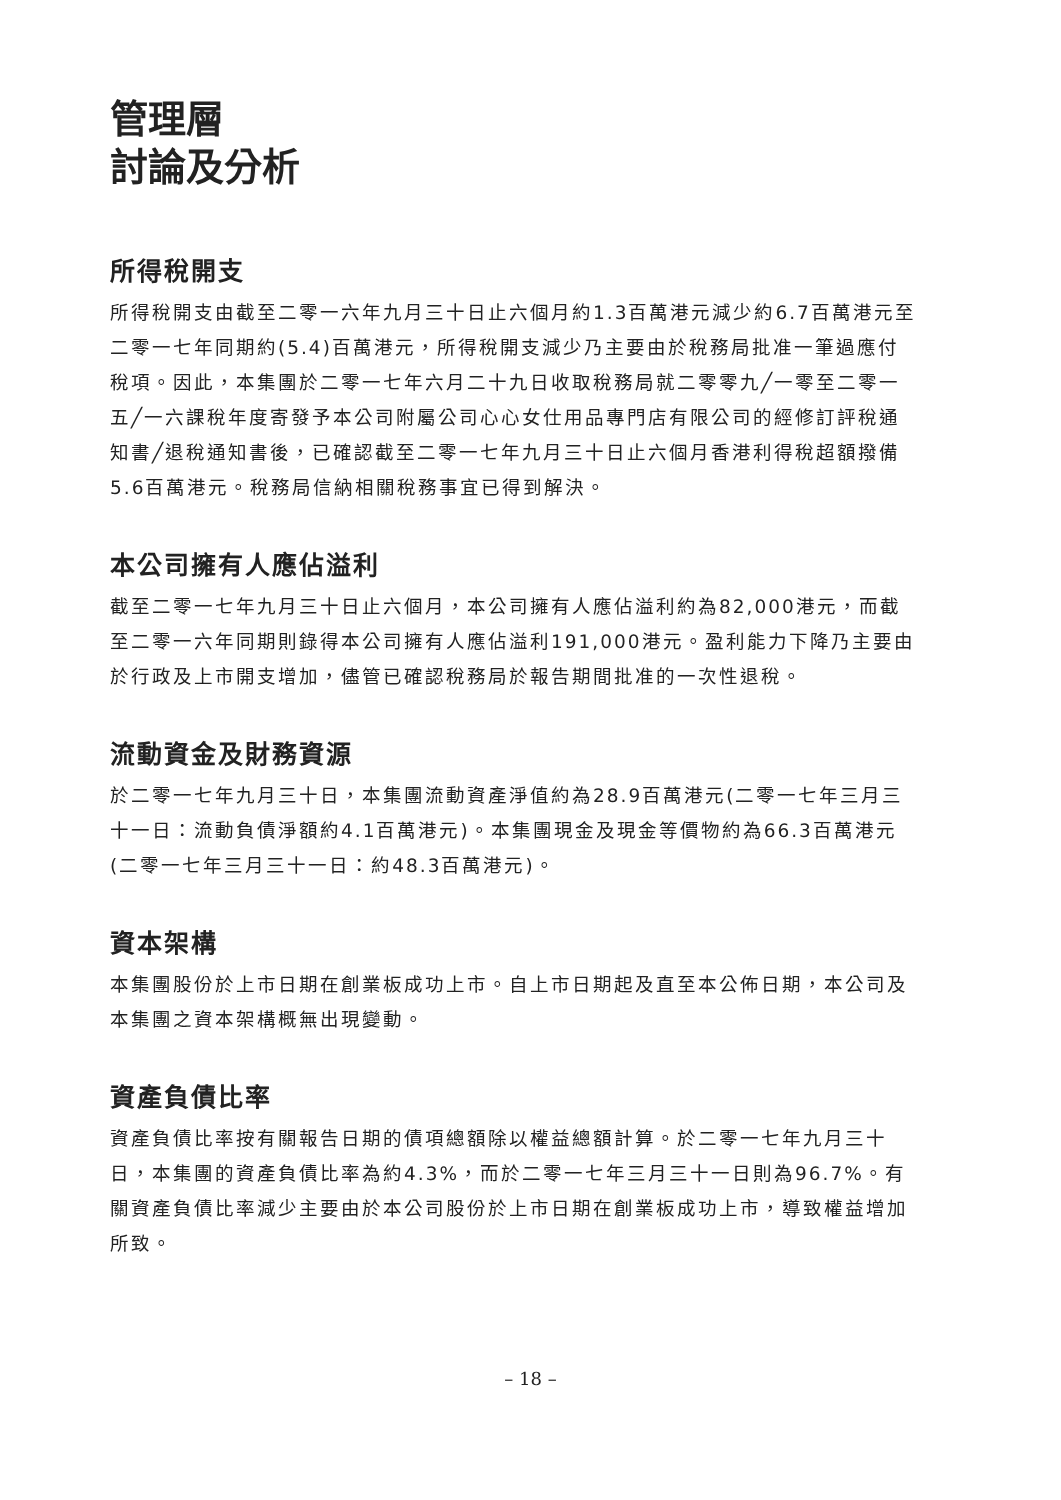管理層
討論及分析
所得稅開支
所得稅開支由截至二零一六年九月三十日止六個月約1.3百萬港元減少約6.7百萬港元至二零一七年同期約(5.4)百萬港元，所得稅開支減少乃主要由於稅務局批准一筆過應付稅項。因此，本集團於二零一七年六月二十九日收取稅務局就二零零九╱一零至二零一五╱一六課稅年度寄發予本公司附屬公司心心女仕用品專門店有限公司的經修訂評稅通知書╱退稅通知書後，已確認截至二零一七年九月三十日止六個月香港利得稅超額撥備5.6百萬港元。稅務局信納相關稅務事宜已得到解決。
本公司擁有人應佔溢利
截至二零一七年九月三十日止六個月，本公司擁有人應佔溢利約為82,000港元，而截至二零一六年同期則錄得本公司擁有人應佔溢利191,000港元。盈利能力下降乃主要由於行政及上市開支增加，儘管已確認稅務局於報告期間批准的一次性退稅。
流動資金及財務資源
於二零一七年九月三十日，本集團流動資產淨值約為28.9百萬港元(二零一七年三月三十一日：流動負債淨額約4.1百萬港元)。本集團現金及現金等價物約為66.3百萬港元(二零一七年三月三十一日：約48.3百萬港元)。
資本架構
本集團股份於上市日期在創業板成功上市。自上市日期起及直至本公佈日期，本公司及本集團之資本架構概無出現變動。
資產負債比率
資產負債比率按有關報告日期的債項總額除以權益總額計算。於二零一七年九月三十日，本集團的資產負債比率為約4.3%，而於二零一七年三月三十一日則為96.7%。有關資產負債比率減少主要由於本公司股份於上市日期在創業板成功上市，導致權益增加所致。
– 18 –